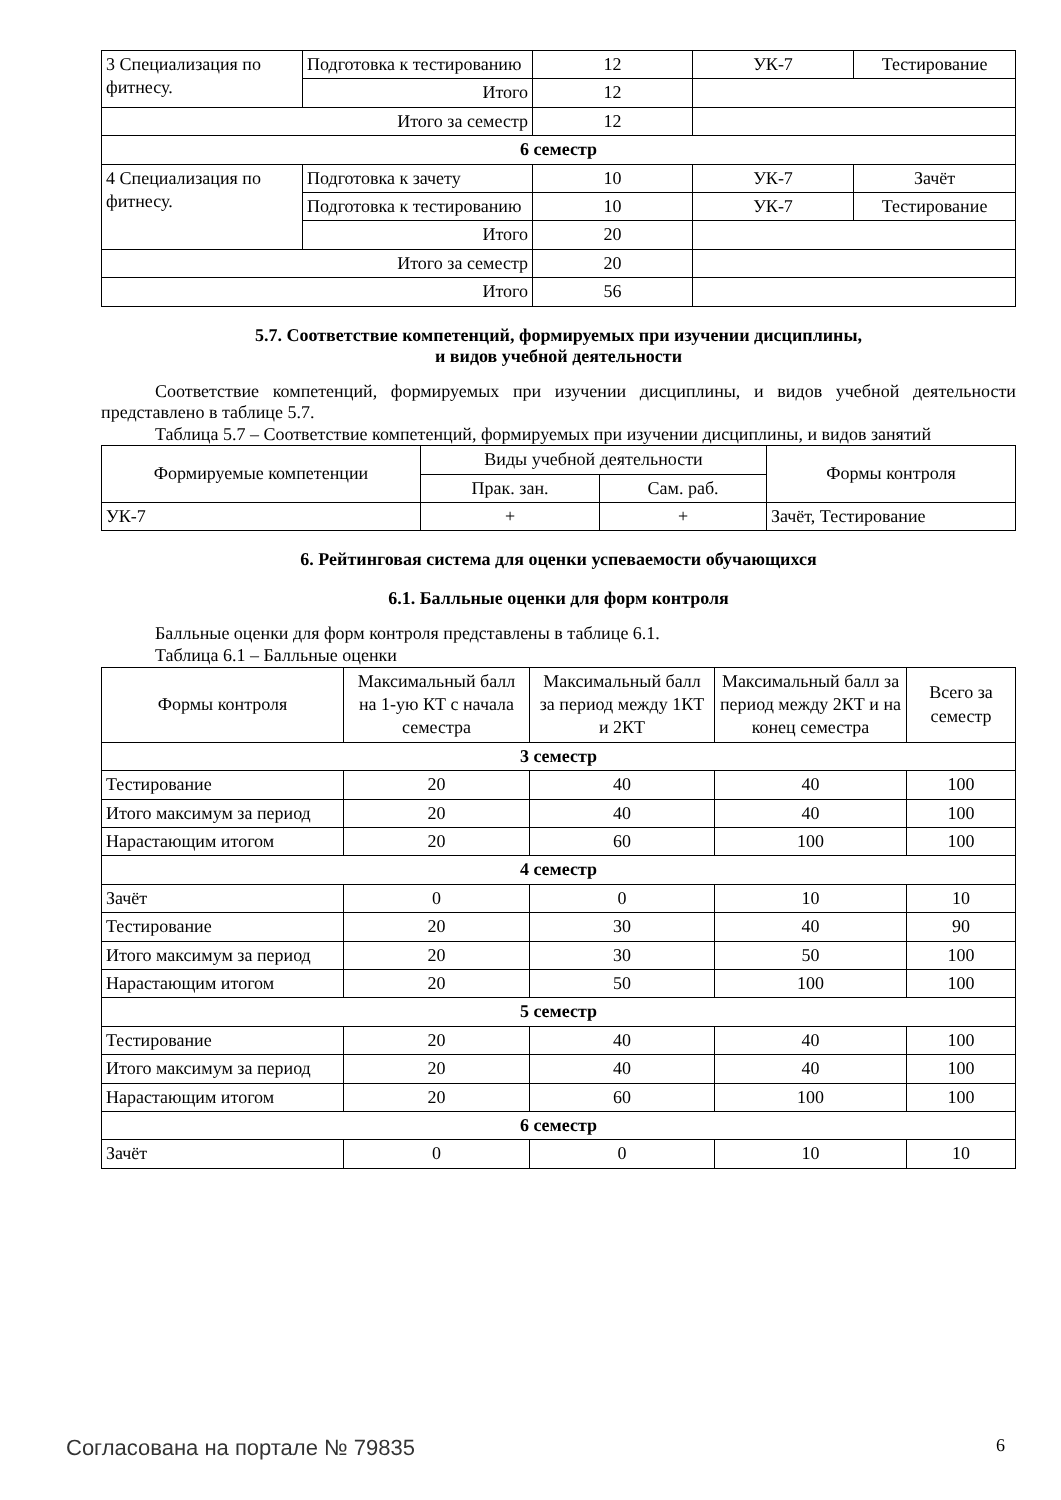| 3 Специализация по фитнесу. | Подготовка к тестированию | 12 | УК-7 | Тестирование |
| | Итого | 12 | | |
| Итого за семестр | | 12 | | |
| 6 семестр | | | | |
| 4 Специализация по фитнесу. | Подготовка к зачету | 10 | УК-7 | Зачёт |
| | Подготовка к тестированию | 10 | УК-7 | Тестирование |
| | Итого | 20 | | |
| Итого за семестр | | 20 | | |
| Итого | | 56 | | |
5.7. Соответствие компетенций, формируемых при изучении дисциплины,
и видов учебной деятельности
Соответствие компетенций, формируемых при изучении дисциплины, и видов учебной деятельности представлено в таблице 5.7.
Таблица 5.7 – Соответствие компетенций, формируемых при изучении дисциплины, и видов занятий
| Формируемые компетенции | Виды учебной деятельности | | Формы контроля |
| --- | --- | --- | --- |
| | Прак. зан. | Сам. раб. | |
| УК-7 | + | + | Зачёт, Тестирование |
6. Рейтинговая система для оценки успеваемости обучающихся
6.1. Балльные оценки для форм контроля
Балльные оценки для форм контроля представлены в таблице 6.1.
Таблица 6.1 – Балльные оценки
| Формы контроля | Максимальный балл на 1-ую КТ с начала семестра | Максимальный балл за период между 1КТ и 2КТ | Максимальный балл за период между 2КТ и на конец семестра | Всего за семестр |
| --- | --- | --- | --- | --- |
| 3 семестр | | | | |
| Тестирование | 20 | 40 | 40 | 100 |
| Итого максимум за период | 20 | 40 | 40 | 100 |
| Нарастающим итогом | 20 | 60 | 100 | 100 |
| 4 семестр | | | | |
| Зачёт | 0 | 0 | 10 | 10 |
| Тестирование | 20 | 30 | 40 | 90 |
| Итого максимум за период | 20 | 30 | 50 | 100 |
| Нарастающим итогом | 20 | 50 | 100 | 100 |
| 5 семестр | | | | |
| Тестирование | 20 | 40 | 40 | 100 |
| Итого максимум за период | 20 | 40 | 40 | 100 |
| Нарастающим итогом | 20 | 60 | 100 | 100 |
| 6 семестр | | | | |
| Зачёт | 0 | 0 | 10 | 10 |
Согласована на портале № 79835 6